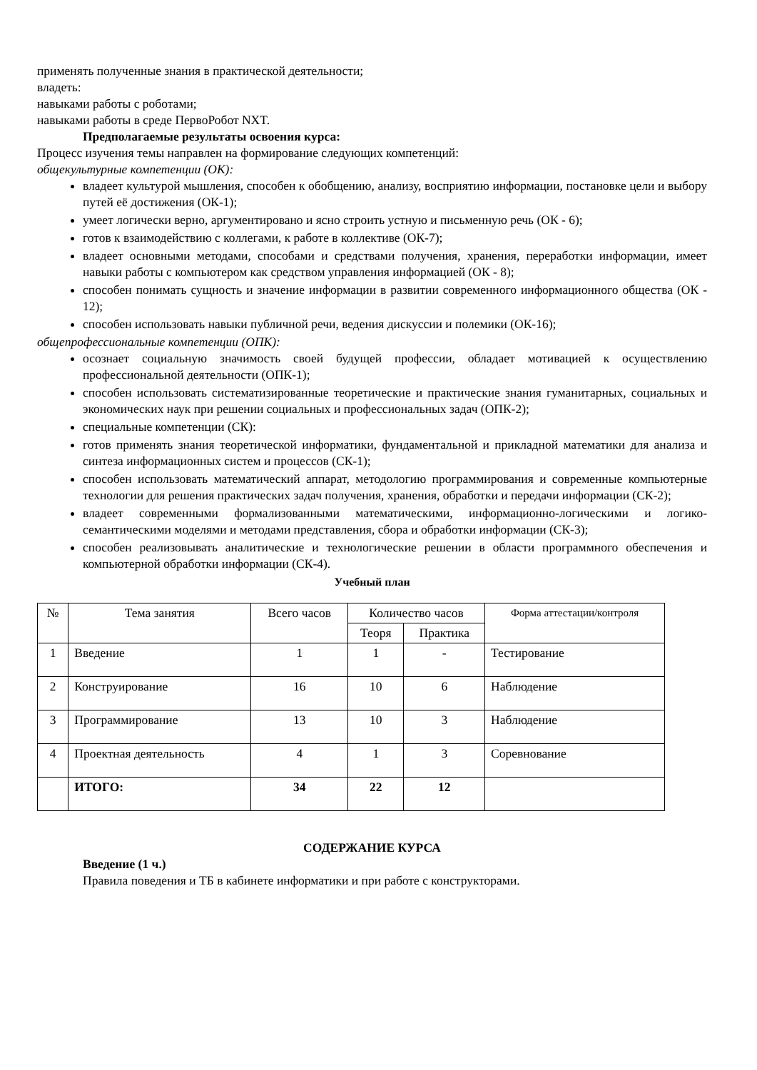применять полученные знания в практической деятельности;
владеть:
навыками работы с роботами;
навыками работы в среде ПервоРобот NXT.
Предполагаемые результаты освоения курса:
Процесс изучения темы направлен на формирование следующих компетенций:
общекультурные компетенции (ОК):
владеет культурой мышления, способен к обобщению, анализу, восприятию информации, постановке цели и выбору путей её достижения (ОК-1);
умеет логически верно, аргументировано и ясно строить устную и письменную речь (ОК - 6);
готов к взаимодействию с коллегами, к работе в коллективе (ОК-7);
владеет основными методами, способами и средствами получения, хранения, переработки информации, имеет навыки работы с компьютером как средством управления информацией (ОК - 8);
способен понимать сущность и значение информации в развитии современного информационного общества (ОК - 12);
способен использовать навыки публичной речи, ведения дискуссии и полемики (ОК-16);
общепрофессиональные компетенции (ОПК):
осознает социальную значимость своей будущей профессии, обладает мотивацией к осуществлению профессиональной деятельности (ОПК-1);
способен использовать систематизированные теоретические и практические знания гуманитарных, социальных и экономических наук при решении социальных и профессиональных задач (ОПК-2);
специальные компетенции (СК):
готов применять знания теоретической информатики, фундаментальной и прикладной математики для анализа и синтеза информационных систем и процессов (СК-1);
способен использовать математический аппарат, методологию программирования и современные компьютерные технологии для решения практических задач получения, хранения, обработки и передачи информации (СК-2);
владеет современными формализованными математическими, информационно-логическими и логико-семантическими моделями и методами представления, сбора и обработки информации (СК-3);
способен реализовывать аналитические и технологические решении в области программного обеспечения и компьютерной обработки информации (СК-4).
Учебный план
| № | Тема занятия | Всего часов | Количество часов | | Форма аттестации/контроля |
| --- | --- | --- | --- | --- | --- |
| | | | Теоря | Практика | |
| 1 | Введение | 1 | 1 | - | Тестирование |
| 2 | Конструирование | 16 | 10 | 6 | Наблюдение |
| 3 | Программирование | 13 | 10 | 3 | Наблюдение |
| 4 | Проектная деятельность | 4 | 1 | 3 | Соревнование |
| | ИТОГО: | 34 | 22 | 12 | |
СОДЕРЖАНИЕ КУРСА
Введение (1 ч.)
Правила поведения и ТБ в кабинете информатики и при работе с конструкторами.